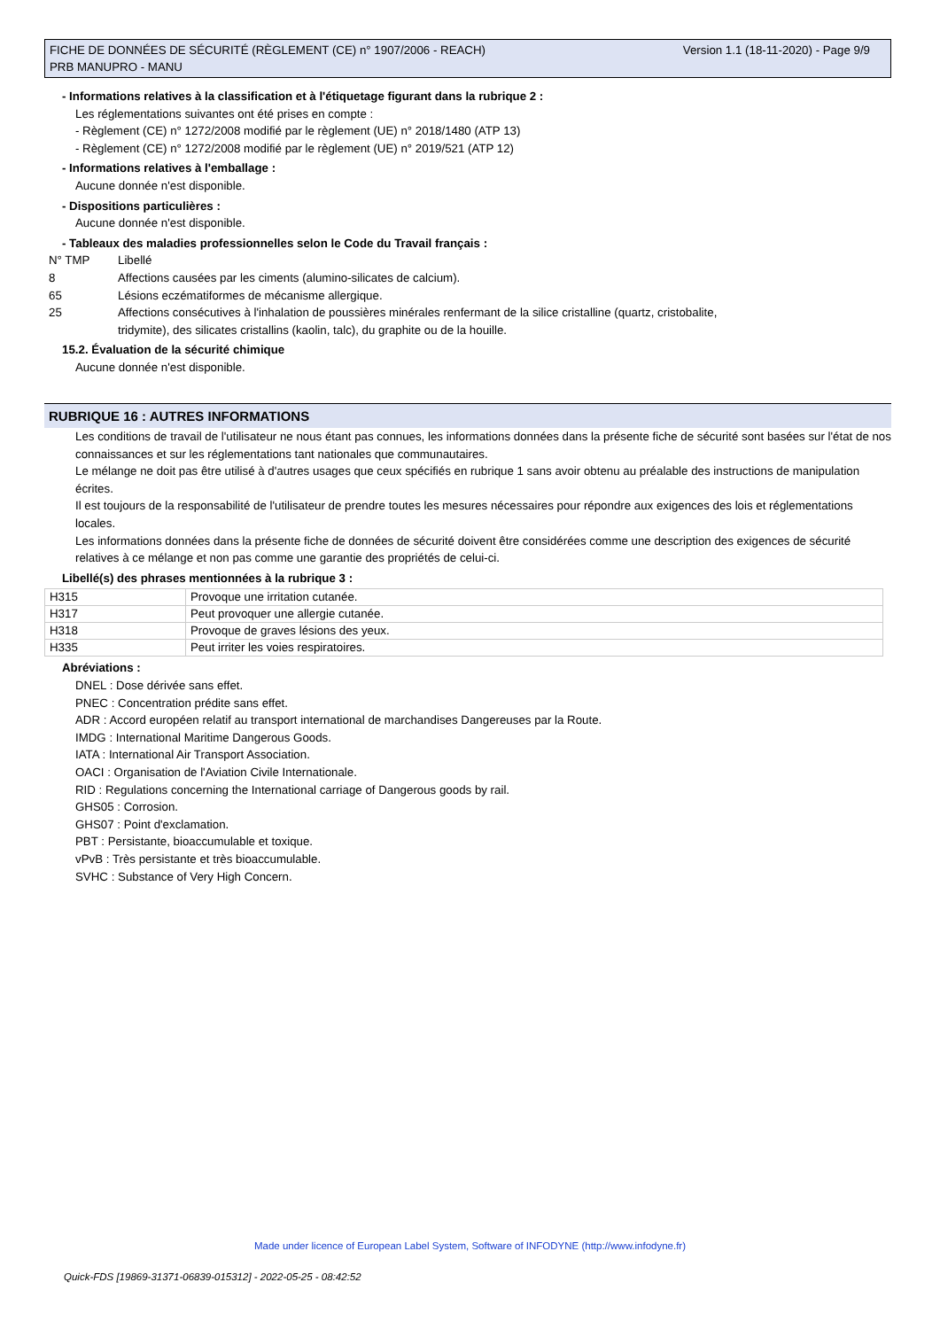Version 1.1 (18-11-2020) - Page 9/9 FICHE DE DONNÉES DE SÉCURITÉ (RÈGLEMENT (CE) n° 1907/2006 - REACH)
PRB MANUPRO - MANU
- Informations relatives à la classification et à l'étiquetage figurant dans la rubrique 2 :
Les réglementations suivantes ont été prises en compte :
- Règlement (CE) n° 1272/2008 modifié par le règlement (UE) n° 2018/1480 (ATP 13)
- Règlement (CE) n° 1272/2008 modifié par le règlement (UE) n° 2019/521 (ATP 12)
- Informations relatives à l'emballage :
Aucune donnée n'est disponible.
- Dispositions particulières :
Aucune donnée n'est disponible.
- Tableaux des maladies professionnelles selon le Code du Travail français :
| N° TMP | Libellé |
| 8 | Affections causées par les ciments (alumino-silicates de calcium). |
| 65 | Lésions eczématiformes de mécanisme allergique. |
| 25 | Affections consécutives à l'inhalation de poussières minérales renfermant de la silice cristalline (quartz, cristobalite, tridymite), des silicates cristallins (kaolin, talc), du graphite ou de la houille. |
15.2. Évaluation de la sécurité chimique
Aucune donnée n'est disponible.
RUBRIQUE 16 : AUTRES INFORMATIONS
Les conditions de travail de l'utilisateur ne nous étant pas connues, les informations données dans la présente fiche de sécurité sont basées sur l'état de nos connaissances et sur les réglementations tant nationales que communautaires.
Le mélange ne doit pas être utilisé à d'autres usages que ceux spécifiés en rubrique 1 sans avoir obtenu au préalable des instructions de manipulation écrites.
Il est toujours de la responsabilité de l'utilisateur de prendre toutes les mesures nécessaires pour répondre aux exigences des lois et réglementations locales.
Les informations données dans la présente fiche de données de sécurité doivent être considérées comme une description des exigences de sécurité relatives à ce mélange et non pas comme une garantie des propriétés de celui-ci.
Libellé(s) des phrases mentionnées à la rubrique 3 :
| H315 | Provoque une irritation cutanée. |
| H317 | Peut provoquer une allergie cutanée. |
| H318 | Provoque de graves lésions des yeux. |
| H335 | Peut irriter les voies respiratoires. |
Abréviations :
DNEL : Dose dérivée sans effet.
PNEC : Concentration prédite sans effet.
ADR : Accord européen relatif au transport international de marchandises Dangereuses par la Route.
IMDG : International Maritime Dangerous Goods.
IATA : International Air Transport Association.
OACI : Organisation de l'Aviation Civile Internationale.
RID : Regulations concerning the International carriage of Dangerous goods by rail.
GHS05 : Corrosion.
GHS07 : Point d'exclamation.
PBT : Persistante, bioaccumulable et toxique.
vPvB : Très persistante et très bioaccumulable.
SVHC : Substance of Very High Concern.
Made under licence of European Label System, Software of INFODYNE (http://www.infodyne.fr)
Quick-FDS [19869-31371-06839-015312] - 2022-05-25 - 08:42:52